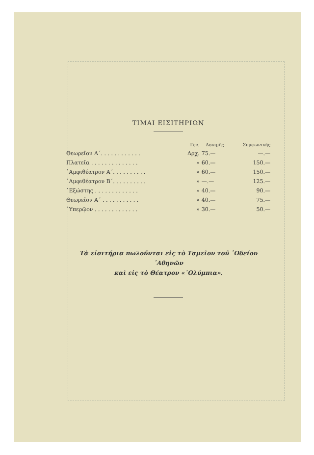ΤΙΜΑΙ ΕΙΣΙΤΗΡΙΩΝ
| | Γεν. | Δοκιμῆς | Συμφωνικῆς |
| --- | --- | --- | --- |
| Θεωρεῖον Α΄. . . . . . . . . . . . | Δρχ. | 75.— | —.— |
| Πλατεῖα . . . . . . . . . . . . . . | » | 60.— | 150.— |
| ῾Αμφιθέατρον Α΄. . . . . . . . . . | » | 60.— | 150.— |
| ῾Αμφιθέατρον Β΄. . . . . . . . . . | » | —.— | 125.— |
| ῾Εξώστης . . . . . . . . . . . . . | » | 40.— | 90.— |
| Θεωρεῖον Α΄ . . . . . . . . . . . | » | 40.— | 75.— |
| ῾Υπερῷον . . . . . . . . . . . . . | » | 30.— | 50.— |
Τὰ εἰσιτήρια πωλοῦνται εἰς τὸ Ταμεῖον τοῦ ᾿Ωδείου ᾿Αθηνῶν
καὶ εἰς τὸ Θέατρον «᾿Ολύμπια».